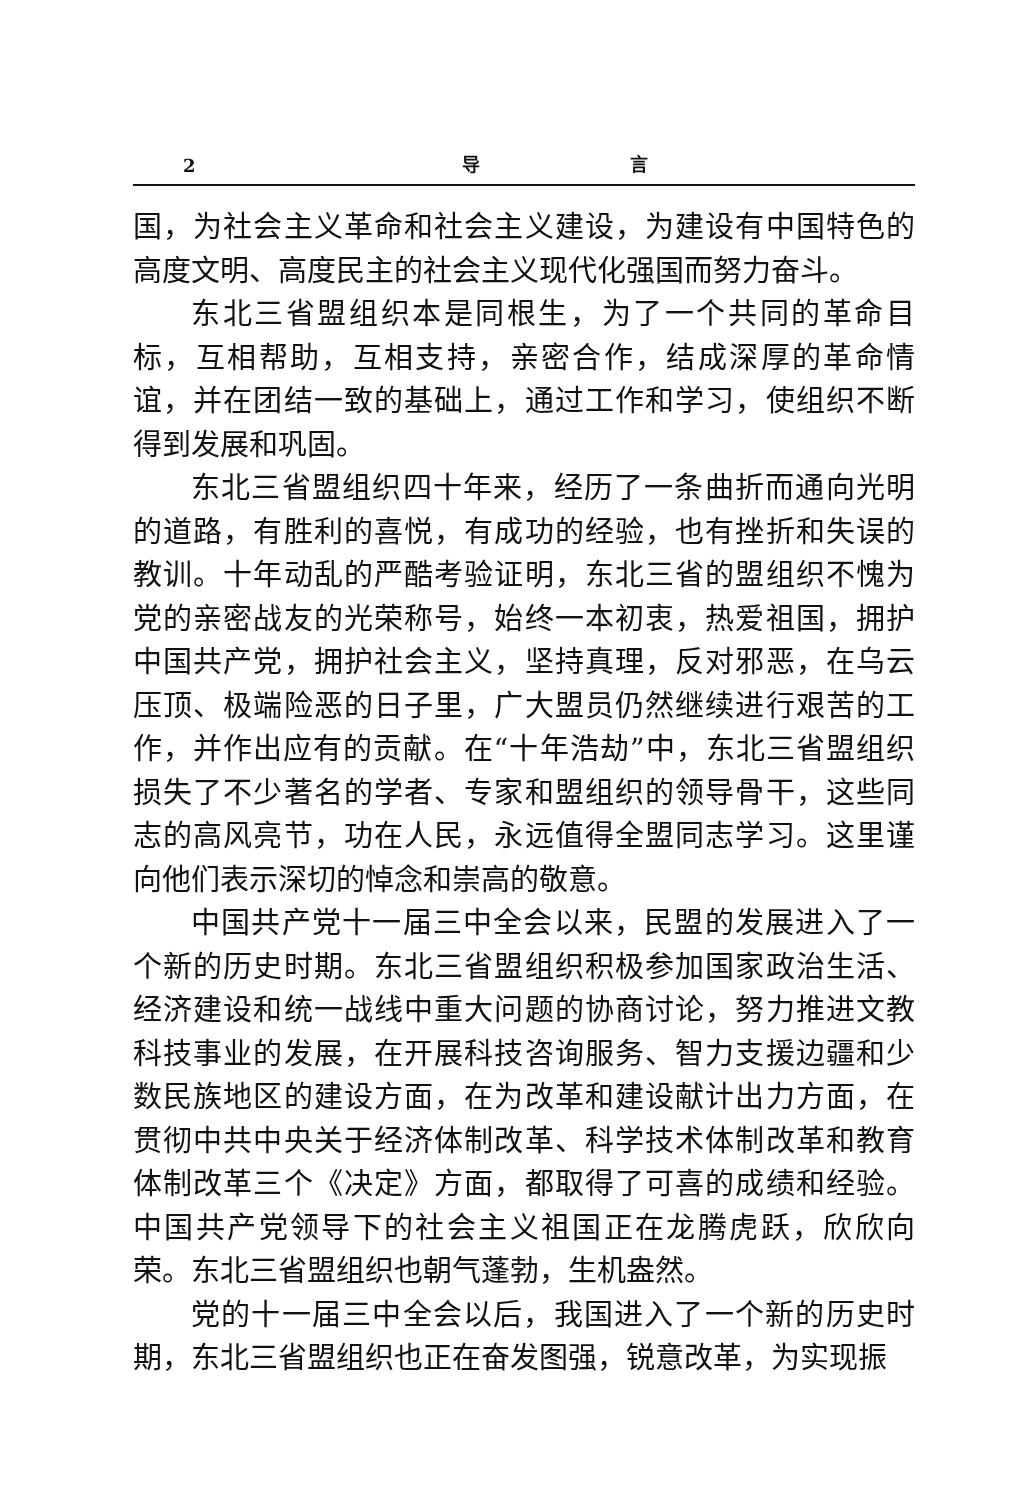2 导 言
国，为社会主义革命和社会主义建设，为建设有中国特色的高度文明、高度民主的社会主义现代化强国而努力奋斗。
东北三省盟组织本是同根生，为了一个共同的革命目标，互相帮助，互相支持，亲密合作，结成深厚的革命情谊，并在团结一致的基础上，通过工作和学习，使组织不断得到发展和巩固。
东北三省盟组织四十年来，经历了一条曲折而通向光明的道路，有胜利的喜悦，有成功的经验，也有挫折和失误的教训。十年动乱的严酷考验证明，东北三省的盟组织不愧为党的亲密战友的光荣称号，始终一本初衷，热爱祖国，拥护中国共产党，拥护社会主义，坚持真理，反对邪恶，在乌云压顶、极端险恶的日子里，广大盟员仍然继续进行艰苦的工作，并作出应有的贡献。在“十年浩劫”中，东北三省盟组织损失了不少著名的学者、专家和盟组织的领导骨干，这些同志的高风亮节，功在人民，永远值得全盟同志学习。这里谨向他们表示深切的悼念和崇高的敬意。
中国共产党十一届三中全会以来，民盟的发展进入了一个新的历史时期。东北三省盟组织积极参加国家政治生活、经济建设和统一战线中重大问题的协商讨论，努力推进文教科技事业的发展，在开展科技咨询服务、智力支援边疆和少数民族地区的建设方面，在为改革和建设献计出力方面，在贯彻中共中央关于经济体制改革、科学技术体制改革和教育体制改革三个《决定》方面，都取得了可喜的成绩和经验。中国共产党领导下的社会主义祖国正在龙腾虎跃，欣欣向荣。东北三省盟组织也朝气蓬勃，生机盎然。
党的十一届三中全会以后，我国进入了一个新的历史时期，东北三省盟组织也正在奋发图强，锐意改革，为实现振